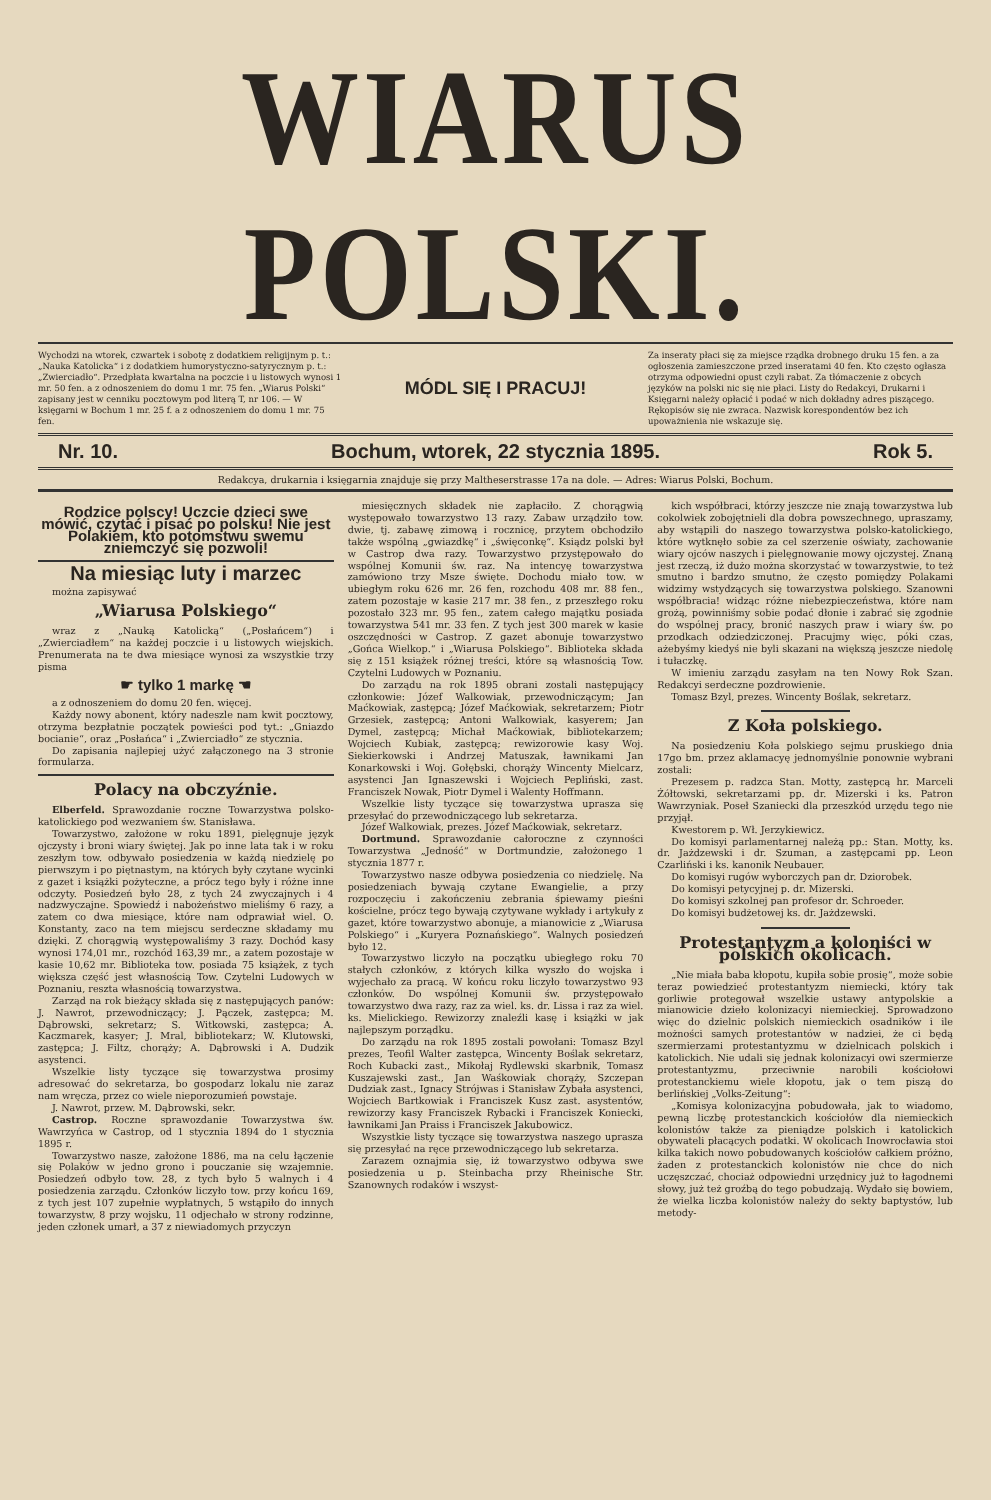WIARUS POLSKI.
Wychodzi na wtorek, czwartek i sobotę z dodatkiem religijnym p. t.: „Nauka Katolicka“ i z dodatkiem humorystyczno-satyrycznym p. t.: „Zwierciadło“. Przedpłata kwartalna na poczcie i u listowych wynosi 1 mr. 50 fen. a z odnoszeniem do domu 1 mr. 75 fen. „Wiarus Polski“ zapisany jest w cenniku pocztowym pod literą T, nr 106. — W księgarni w Bochum 1 mr. 25 f. a z odnoszeniem do domu 1 mr. 75 fen.
MÓDL SIĘ I PRACUJ!
Za inseraty płaci się za miejsce rządka drobnego druku 15 fen. a za ogłoszenia zamieszczone przed inseratami 40 fen. Kto często ogłasza otrzyma odpowiedni opust czyli rabat. Za tłómaczenie z obcych języków na polski nic się nie płaci. Listy do Redakcyi, Drukarni i Księgarni należy opłacić i podać w nich dokładny adres piszącego. Rękopisów się nie zwraca. Nazwisk korespondentów bez ich upoważnienia nie wskazuje się.
Nr. 10. Bochum, wtorek, 22 stycznia 1895. Rok 5.
Redakcya, drukarnia i księgarnia znajduje się przy Maltheserstrasse 17a na dole. — Adres: Wiarus Polski, Bochum.
Rodzice polscy! Uczcie dzieci swe mówić, czytać i pisać po polsku! Nie jest Polakiem, kto potomstwu swemu zniemczyć się pozwoli!
Na miesiąc luty i marzec
można zapisywać
„Wiarusa Polskiego“
wraz z „Nauką Katolicką“ („Posłańcem“) i „Zwierciadłem“ na każdej poczcie i u listowych wiejskich. Prenumerata na te dwa miesiące wynosi za wszystkie trzy pisma
☛ tylko 1 markę ☚
a z odnoszeniem do domu 20 fen. więcej.
Każdy nowy abonent, który nadeszle nam kwit pocztowy, otrzyma bezpłatnie początek powieści pod tyt.: „Gniazdo bocianie“, oraz „Posłańca“ i „Zwierciadło“ ze stycznia.
Do zapisania najlepiej użyć załączonego na 3 stronie formularza.
Polacy na obczyźnie.
Elberfeld. Sprawozdanie roczne Towarzystwa polsko-katolickiego pod wezwaniem św. Stanisława.
Towarzystwo, założone w roku 1891, pielęgnuje język ojczysty i broni wiary świętej. Jak po inne lata tak i w roku zeszłym tow. odbywało posiedzenia w każdą niedzielę po pierwszym i po piętnastym, na których były czytane wycinki z gazet i książki pożyteczne, a prócz tego były i różne inne odczyty. Posiedzeń było 28, z tych 24 zwyczajnych i 4 nadzwyczajne. Spowiedź i nabożeństwo mieliśmy 6 razy, a zatem co dwa miesiące, które nam odprawiał wiel. O. Konstanty, zaco na tem miejscu serdeczne składamy mu dzięki. Z chorągwią występowaliśmy 3 razy. Dochód kasy wynosi 174,01 mr., rozchód 163,39 mr., a zatem pozostaje w kasie 10,62 mr. Biblioteka tow. posiada 75 książek, z tych większa część jest własnością Tow. Czytelni Ludowych w Poznaniu, reszta własnością towarzystwa.
Zarząd na rok bieżący składa się z następujących panów: J. Nawrot, przewodniczący; J. Pączek, zastępca; M. Dąbrowski, sekretarz; S. Witkowski, zastępca; A. Kaczmarek, kasyer; J. Mral, bibliotekarz; W. Klutowski, zastępca; J. Filtz, chorąży; A. Dąbrowski i A. Dudzik asystenci.
Wszelkie listy tyczące się towarzystwa prosimy adresować do sekretarza, bo gospodarz lokalu nie zaraz nam wręcza, przez co wiele nieporozumień powstaje.
J. Nawrot, przew. M. Dąbrowski, sekr.
Castrop. Roczne sprawozdanie Towarzystwa św. Wawrzyńca w Castrop, od 1 stycznia 1894 do 1 stycznia 1895 r.
Towarzystwo nasze, założone 1886, ma na celu łączenie się Polaków w jedno grono i pouczanie się wzajemnie. Posiedzeń odbyło tow. 28, z tych było 5 walnych i 4 posiedzenia zarządu. Członków liczyło tow. przy końcu 169, z tych jest 107 zupełnie wypłatnych, 5 wstąpiło do innych towarzystw, 8 przy wojsku, 11 odjechało w strony rodzinne, jeden członek umarł, a 37 z niewiadomych przyczyn
miesięcznych składek nie zapłaciło. Z chorągwią występowało towarzystwo 13 razy. Zabaw urządziło tow. dwie, tj. zabawę zimową i rocznicę, przytem obchodziło także wspólną „gwiazdkę“ i „święconkę“. Ksiądz polski był w Castrop dwa razy. Towarzystwo przystępowało do wspólnej Komunii św. raz. Na intencyę towarzystwa zamówiono trzy Msze święte. Dochodu miało tow. w ubiegłym roku 626 mr. 26 fen, rozchodu 408 mr. 88 fen., zatem pozostaje w kasie 217 mr. 38 fen., z przeszłego roku pozostało 323 mr. 95 fen., zatem całego majątku posiada towarzystwa 541 mr. 33 fen. Z tych jest 300 marek w kasie oszczędności w Castrop. Z gazet abonuje towarzystwo „Gońca Wielkop.“ i „Wiarusa Polskiego“. Biblioteka składa się z 151 książek różnej treści, które są własnością Tow. Czytelni Ludowych w Poznaniu.
Do zarządu na rok 1895 obrani zostali następujący członkowie: Józef Walkowiak, przewodniczącym; Jan Maćkowiak, zastępcą; Józef Maćkowiak, sekretarzem; Piotr Grzesiek, zastępcą; Antoni Walkowiak, kasyerem; Jan Dymel, zastępcą; Michał Maćkowiak, bibliotekarzem; Wojciech Kubiak, zastępcą; rewizorowie kasy Woj. Siekierkowski i Andrzej Matuszak, ławnikami Jan Konarkowski i Woj. Gołębski, chorąży Wincenty Mielcarz, asystenci Jan Ignaszewski i Wojciech Pepliński, zast. Franciszek Nowak, Piotr Dymel i Walenty Hoffmann.
Wszelkie listy tyczące się towarzystwa uprasza się przesyłać do przewodniczącego lub sekretarza.
Józef Walkowiak, prezes. Józef Maćkowiak, sekretarz.
Dortmund. Sprawozdanie całoroczne z czynności Towarzystwa „Jedność“ w Dortmundzie, założonego 1 stycznia 1877 r.
Towarzystwo nasze odbywa posiedzenia co niedzielę. Na posiedzeniach bywają czytane Ewangielie, a przy rozpoczęciu i zakończeniu zebrania śpiewamy pieśni kościelne, prócz tego bywają czytywane wykłady i artykuły z gazet, które towarzystwo abonuje, a mianowicie z „Wiarusa Polskiego“ i „Kuryera Poznańskiego“. Walnych posiedzeń było 12.
Towarzystwo liczyło na początku ubiegłego roku 70 stałych członków, z których kilka wyszło do wojska i wyjechało za pracą. W końcu roku liczyło towarzystwo 93 członków. Do wspólnej Komunii św. przystępowało towarzystwo dwa razy, raz za wiel. ks. dr. Lissa i raz za wiel. ks. Mielickiego. Rewizorzy znaleźli kasę i książki w jak najlepszym porządku.
Do zarządu na rok 1895 zostali powołani: Tomasz Bzyl prezes, Teofil Walter zastępca, Wincenty Boślak sekretarz, Roch Kubacki zast., Mikołaj Rydlewski skarbnik, Tomasz Kuszajewski zast., Jan Waśkowiak chorąży, Szczepan Dudziak zast., Ignacy Strójwas i Stanisław Zybała asystenci, Wojciech Bartkowiak i Franciszek Kusz zast. asystentów, rewizorzy kasy Franciszek Rybacki i Franciszek Koniecki, ławnikami Jan Praiss i Franciszek Jakubowicz.
Wszystkie listy tyczące się towarzystwa naszego uprasza się przesyłać na ręce przewodniczącego lub sekretarza.
Zarazem oznajmia się, iż towarzystwo odbywa swe posiedzenia u p. Steinbacha przy Rheinische Str. Szanownych rodaków i wszyst-
kich współbraci, którzy jeszcze nie znają towarzystwa lub cokolwiek zobojętnieli dla dobra powszechnego, upraszamy, aby wstąpili do naszego towarzystwa polsko-katolickiego, które wytknęło sobie za cel szerzenie oświaty, zachowanie wiary ojców naszych i pielęgnowanie mowy ojczystej. Znaną jest rzeczą, iż dużo można skorzystać w towarzystwie, to też smutno i bardzo smutno, że często pomiędzy Polakami widzimy wstydzących się towarzystwa polskiego. Szanowni współbracia! widząc różne niebezpieczeństwa, które nam grożą, powinniśmy sobie podać dłonie i zabrać się zgodnie do wspólnej pracy, bronić naszych praw i wiary św. po przodkach odziedziczonej. Pracujmy więc, póki czas, ażebyśmy kiedyś nie byli skazani na większą jeszcze niedolę i tułaczkę.
W imieniu zarządu zasyłam na ten Nowy Rok Szan. Redakcyi serdeczne pozdrowienie.
Tomasz Bzyl, prezes. Wincenty Boślak, sekretarz.
Z Koła polskiego.
Na posiedzeniu Koła polskiego sejmu pruskiego dnia 17go bm. przez aklamacyę jednomyślnie ponownie wybrani zostali:
Prezesem p. radzca Stan. Motty, zastępcą hr. Marceli Żółtowski, sekretarzami pp. dr. Mizerski i ks. Patron Wawrzyniak. Poseł Szaniecki dla przeszkód urzędu tego nie przyjął.
Kwestorem p. Wł. Jerzykiewicz.
Do komisyi parlamentarnej należą pp.: Stan. Motty, ks. dr. Jażdzewski i dr. Szuman, a zastępcami pp. Leon Czarliński i ks. kanonik Neubauer.
Do komisyi rugów wyborczych pan dr. Dziorobek.
Do komisyi petycyjnej p. dr. Mizerski.
Do komisyi szkolnej pan profesor dr. Schroeder.
Do komisyi budżetowej ks. dr. Jażdzewski.
Protestantyzm a koloniści w polskich okolicach.
„Nie miała baba kłopotu, kupiła sobie prosię“, może sobie teraz powiedzieć protestantyzm niemiecki, który tak gorliwie protegował wszelkie ustawy antypolskie a mianowicie dzieło kolonizacyi niemieckiej. Sprowadzono więc do dzielnic polskich niemieckich osadników i ile możności samych protestantów w nadziei, że ci będą szermierzami protestantyzmu w dzielnicach polskich i katolickich. Nie udali się jednak kolonizacyi owi szermierze protestantyzmu, przeciwnie narobili kościołowi protestanckiemu wiele kłopotu, jak o tem piszą do berlińskiej „Volks-Zeitung“:
„Komisya kolonizacyjna pobudowała, jak to wiadomo, pewną liczbę protestanckich kościołów dla niemieckich kolonistów także za pieniądze polskich i katolickich obywateli płacących podatki. W okolicach Inowrocławia stoi kilka takich nowo pobudowanych kościołów całkiem próżno, żaden z protestanckich kolonistów nie chce do nich uczęszczać, chociaż odpowiedni urzędnicy już to łagodnemi słowy, już też groźbą do tego pobudzają. Wydało się bowiem, że wielka liczba kolonistów należy do sekty baptystów, lub metody-